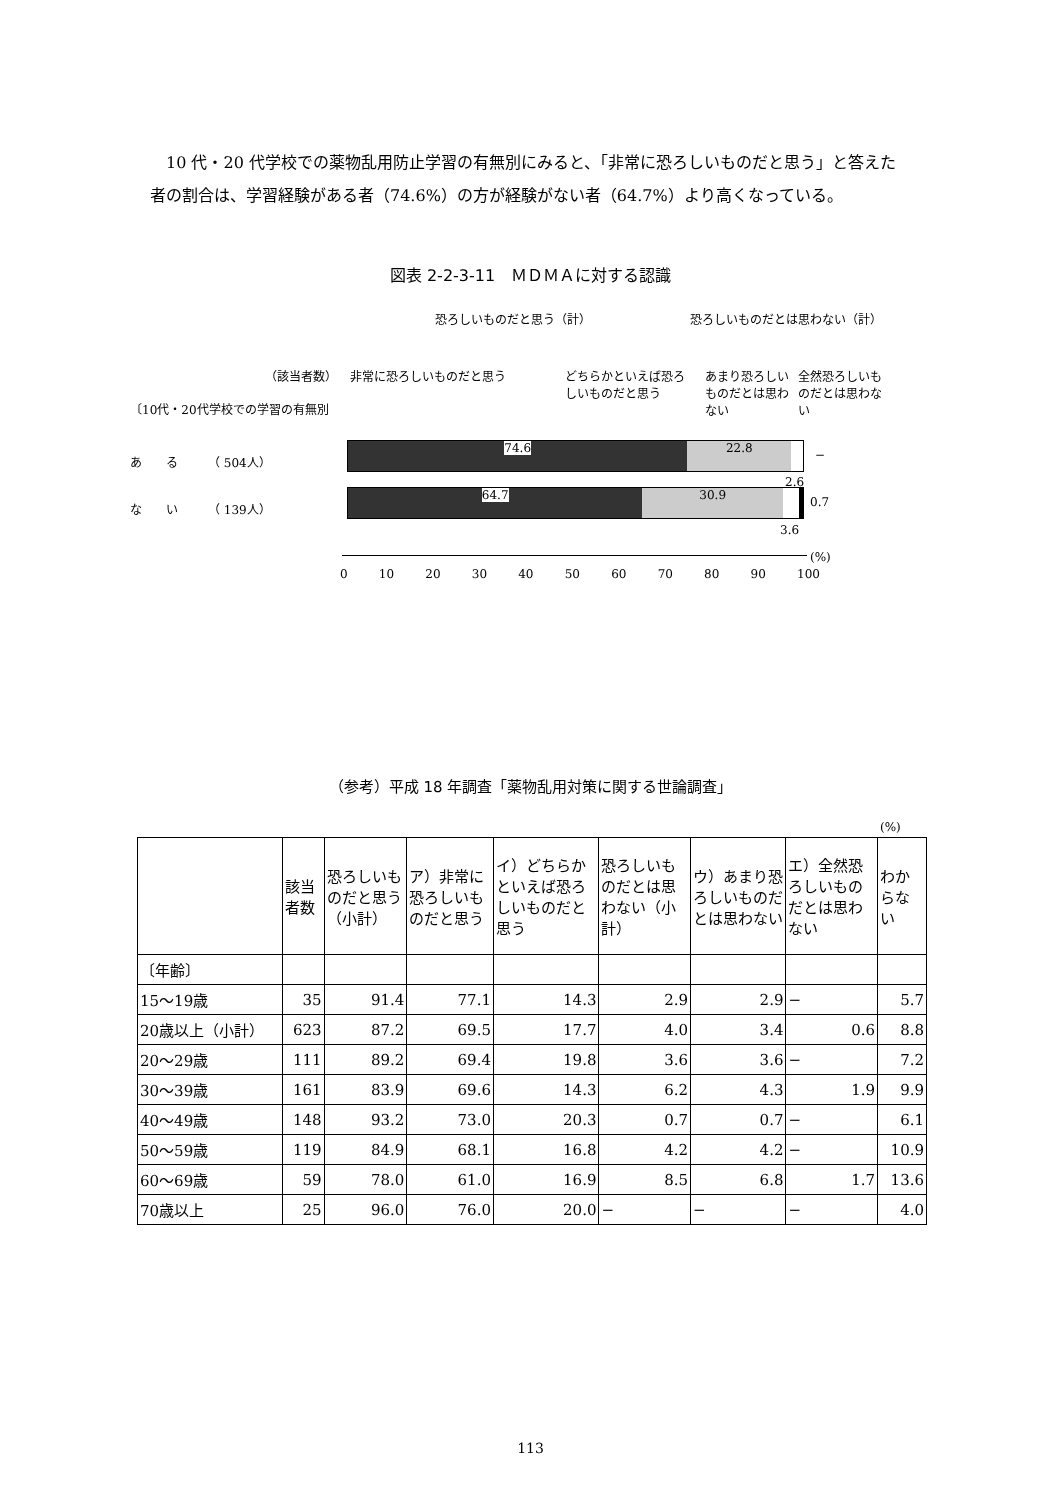10 代・20 代学校での薬物乱用防止学習の有無別にみると、「非常に恐ろしいものだと思う」と答えた者の割合は、学習経験がある者（74.6%）の方が経験がない者（64.7%）より高くなっている。
図表 2-2-3-11　ＭＤＭＡに対する認識
恐ろしいものだと思う（計） 恐ろしいものだとは思わない（計）
（該当者数） 非常に恐ろしいものだと思う
どちらかといえば恐ろしいものだと思う
あまり恐ろしいものだとは思わない
全然恐ろしいものだとは思わない
〔10代・20代学校での学習の有無別
あ　　る　　　（ 504人）
74.6 22.8
−
2.6
な　　い　　　（ 139人）
64.7 30.9
0.7
3.6
(%)
0 10 20 30 40 50 60 70 80 90 100
（参考）平成 18 年調査「薬物乱用対策に関する世論調査」
(%)
| | 該当者数 | 恐ろしいものだと思う（小計） | ア）非常に恐ろしいものだと思う | イ）どちらかといえば恐ろしいものだと思う | 恐ろしいものだとは思わない（小計） | ウ）あまり恐ろしいものだとは思わない | エ）全然恐ろしいものだとは思わない | わからない |
| --- | --- | --- | --- | --- | --- | --- | --- | --- |
| 〔年齢〕 | | | | | | | | |
| 15～19歳 | 35 | 91.4 | 77.1 | 14.3 | 2.9 | 2.9 | − | 5.7 |
| 20歳以上（小計） | 623 | 87.2 | 69.5 | 17.7 | 4.0 | 3.4 | 0.6 | 8.8 |
| 20～29歳 | 111 | 89.2 | 69.4 | 19.8 | 3.6 | 3.6 | − | 7.2 |
| 30～39歳 | 161 | 83.9 | 69.6 | 14.3 | 6.2 | 4.3 | 1.9 | 9.9 |
| 40～49歳 | 148 | 93.2 | 73.0 | 20.3 | 0.7 | 0.7 | − | 6.1 |
| 50～59歳 | 119 | 84.9 | 68.1 | 16.8 | 4.2 | 4.2 | − | 10.9 |
| 60～69歳 | 59 | 78.0 | 61.0 | 16.9 | 8.5 | 6.8 | 1.7 | 13.6 |
| 70歳以上 | 25 | 96.0 | 76.0 | 20.0 | − | − | − | 4.0 |
113